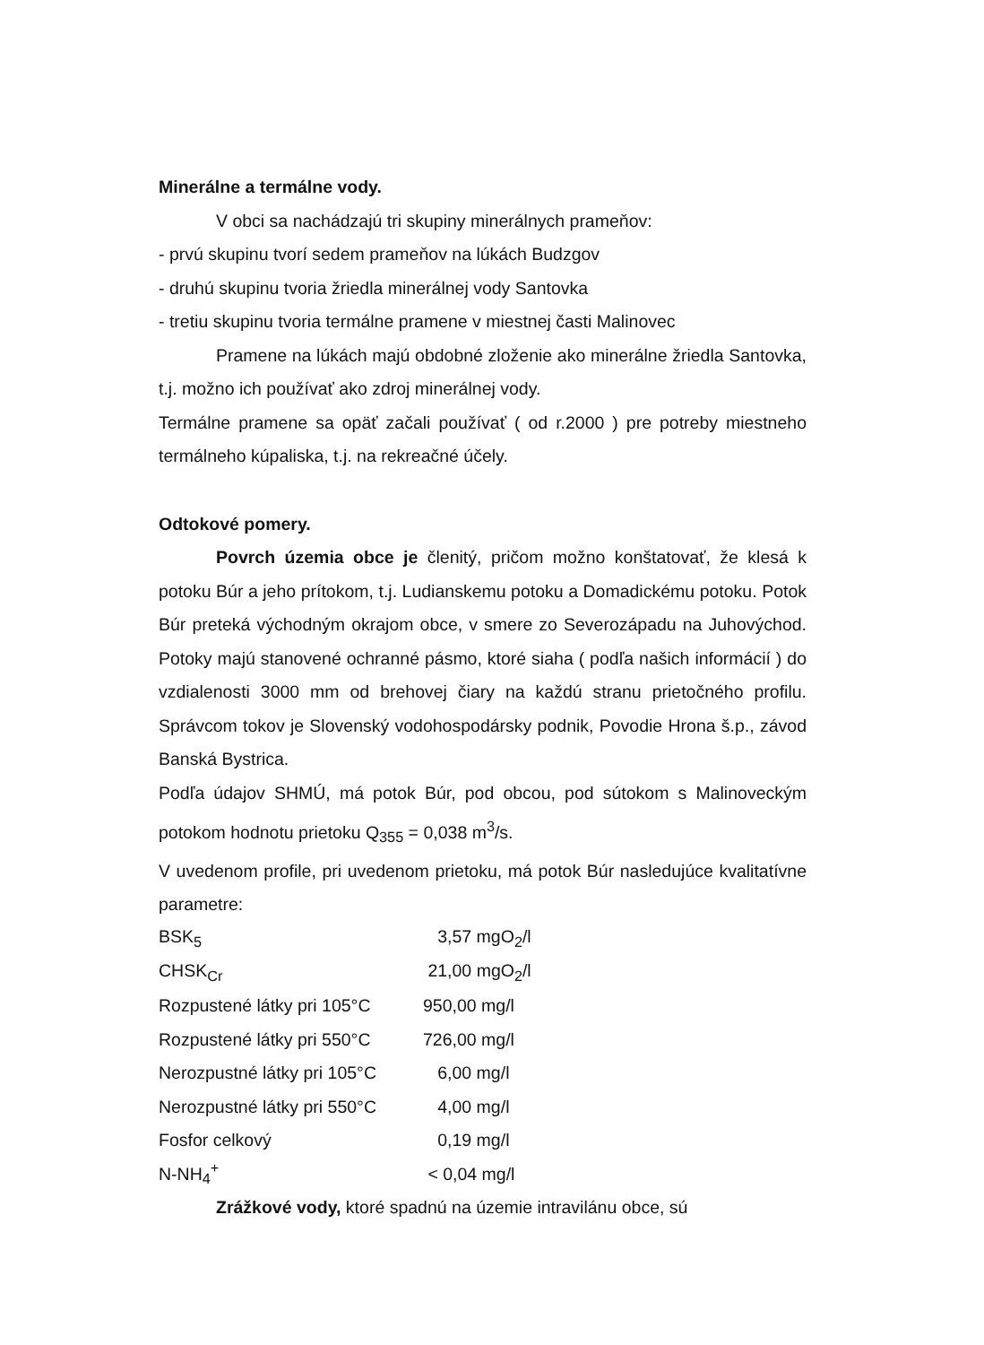Minerálne a termálne vody.
V obci sa nachádzajú tri skupiny minerálnych prameňov:
- prvú skupinu tvorí sedem prameňov na lúkách Budzgov
- druhú skupinu tvoria žriedla minerálnej vody Santovka
- tretiu skupinu tvoria termálne pramene v miestnej časti Malinovec
Pramene na lúkách majú obdobné zloženie ako minerálne žriedla Santovka, t.j. možno ich používať ako zdroj minerálnej vody.
Termálne pramene sa opäť začali používať ( od r.2000 ) pre potreby miestneho termálneho kúpaliska, t.j. na rekreačné účely.
Odtokové pomery.
Povrch územia obce je členitý, pričom možno konštatovať, že klesá k potoku Búr a jeho prítokom, t.j. Ludianskemu potoku a Domadickému potoku. Potok Búr preteká východným okrajom obce, v smere zo Severozápadu na Juhovýchod. Potoky majú stanovené ochranné pásmo, ktoré siaha ( podľa našich informácií ) do vzdialenosti 3000 mm od brehovej čiary na každú stranu prietočného profilu. Správcom tokov je Slovenský vodohospodársky podnik, Povodie Hrona š.p., závod Banská Bystrica.
Podľa údajov SHMÚ, má potok Búr, pod obcou, pod sútokom s Malinoveckým potokom hodnotu prietoku Q<sub>355</sub> = 0,038 m<sup>3</sup>/s.
V uvedenom profile, pri uvedenom prietoku, má potok Búr nasledujúce kvalitatívne parametre:
| BSK<sub>5</sub> | 3,57 mgO<sub>2</sub>/l |
| CHSK<sub>Cr</sub> | 21,00 mgO<sub>2</sub>/l |
| Rozpustené látky pri 105°C | 950,00 mg/l |
| Rozpustené látky pri 550°C | 726,00 mg/l |
| Nerozpustné látky pri 105°C | 6,00 mg/l |
| Nerozpustné látky pri 550°C | 4,00 mg/l |
| Fosfor celkový | 0,19 mg/l |
| N-NH<sub>4</sub><sup>+</sup> | < 0,04 mg/l |
Zrážkové vody, ktoré spadnú na územie intravilánu obce, sú